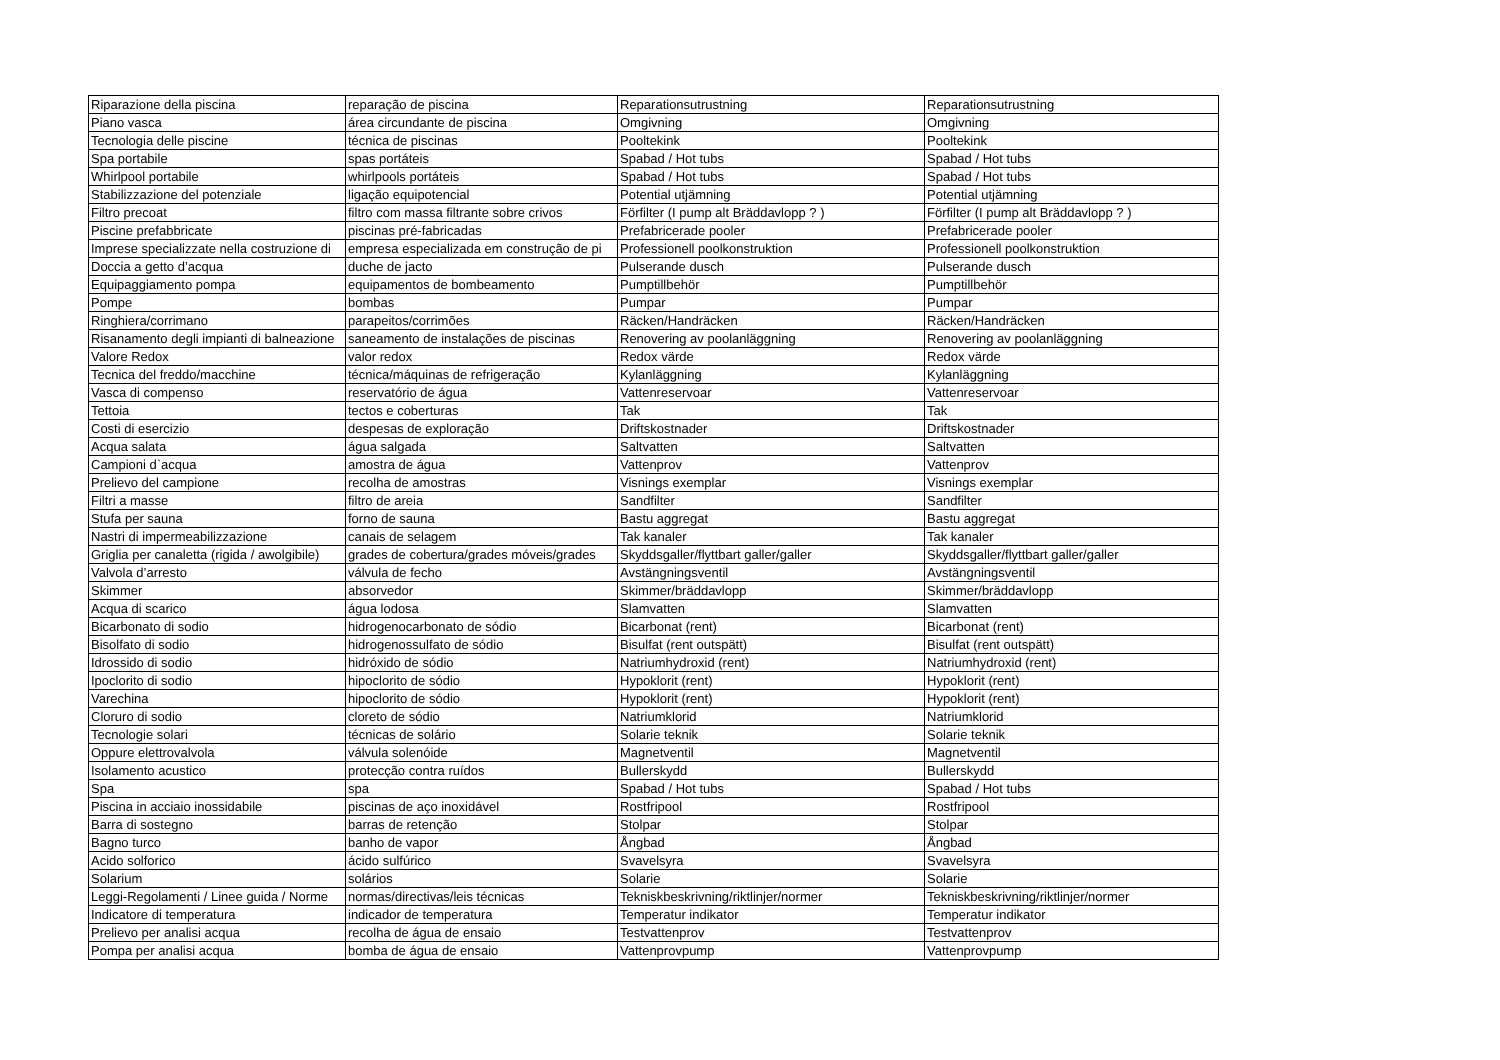| Riparazione della piscina | reparação de piscina | Reparationsutrustning | Reparationsutrustning |
| Piano vasca | área circundante de piscina | Omgivning | Omgivning |
| Tecnologia delle piscine | técnica de piscinas | Pooltekink | Pooltekink |
| Spa portabile | spas portáteis | Spabad / Hot tubs | Spabad / Hot tubs |
| Whirlpool portabile | whirlpools portáteis | Spabad / Hot tubs | Spabad / Hot tubs |
| Stabilizzazione del potenziale | ligação equipotencial | Potential utjämning | Potential utjämning |
| Filtro precoat | filtro com massa filtrante sobre crivos | Förfilter (I pump alt Bräddavlopp ? ) | Förfilter (I pump alt Bräddavlopp ? ) |
| Piscine prefabbricate | piscinas pré-fabricadas | Prefabricerade pooler | Prefabricerade pooler |
| Imprese specializzate nella costruzione di | empresa especializada em construção de pi | Professionell poolkonstruktion | Professionell poolkonstruktion |
| Doccia a getto d’acqua | duche de jacto | Pulserande dusch | Pulserande dusch |
| Equipaggiamento pompa | equipamentos de bombeamento | Pumptillbehör | Pumptillbehör |
| Pompe | bombas | Pumpar | Pumpar |
| Ringhiera/corrimano | parapeitos/corrimões | Räcken/Handräcken | Räcken/Handräcken |
| Risanamento degli impianti di balneazione | saneamento de instalações de piscinas | Renovering av poolanläggning | Renovering av poolanläggning |
| Valore Redox | valor redox | Redox värde | Redox värde |
| Tecnica del freddo/macchine | técnica/máquinas de refrigeração | Kylanläggning | Kylanläggning |
| Vasca di compenso | reservatório de água | Vattenreservoar | Vattenreservoar |
| Tettoia | tectos e coberturas | Tak | Tak |
| Costi di esercizio | despesas de exploração | Driftskostnader | Driftskostnader |
| Acqua salata | água salgada | Saltvatten | Saltvatten |
| Campioni d`acqua | amostra de água | Vattenprov | Vattenprov |
| Prelievo del campione | recolha de amostras | Visnings exemplar | Visnings exemplar |
| Filtri a masse | filtro de areia | Sandfilter | Sandfilter |
| Stufa per sauna | forno de sauna | Bastu aggregat | Bastu aggregat |
| Nastri di impermeabilizzazione | canais de selagem | Tak kanaler | Tak kanaler |
| Griglia per canaletta (rigida / awolgibile) | grades de cobertura/grades móveis/grades | Skyddsgaller/flyttbart galler/galler | Skyddsgaller/flyttbart galler/galler |
| Valvola d’arresto | válvula de fecho | Avstängningsventil | Avstängningsventil |
| Skimmer | absorvedor | Skimmer/bräddavlopp | Skimmer/bräddavlopp |
| Acqua di scarico | água lodosa | Slamvatten | Slamvatten |
| Bicarbonato di sodio | hidrogenocarbonato de sódio | Bicarbonat (rent) | Bicarbonat (rent) |
| Bisolfato di sodio | hidrogenossulfato de sódio | Bisulfat (rent outspätt) | Bisulfat (rent outspätt) |
| Idrossido di sodio | hidróxido de sódio | Natriumhydroxid (rent) | Natriumhydroxid (rent) |
| Ipoclorito di sodio | hipoclorito de sódio | Hypoklorit (rent) | Hypoklorit (rent) |
| Varechina | hipoclorito de sódio | Hypoklorit (rent) | Hypoklorit (rent) |
| Cloruro di sodio | cloreto de sódio | Natriumklorid | Natriumklorid |
| Tecnologie solari | técnicas de solário | Solarie teknik | Solarie teknik |
| Oppure elettrovalvola | válvula solenóide | Magnetventil | Magnetventil |
| Isolamento acustico | protecção contra ruídos | Bullerskydd | Bullerskydd |
| Spa | spa | Spabad / Hot tubs | Spabad / Hot tubs |
| Piscina in acciaio inossidabile | piscinas de aço inoxidável | Rostfripool | Rostfripool |
| Barra di sostegno | barras de retenção | Stolpar | Stolpar |
| Bagno turco | banho de vapor | Ångbad | Ångbad |
| Acido solforico | ácido sulfúrico | Svavelsyra | Svavelsyra |
| Solarium | solários | Solarie | Solarie |
| Leggi-Regolamenti / Linee guida / Norme | normas/directivas/leis técnicas | Tekniskbeskrivning/riktlinjer/normer | Tekniskbeskrivning/riktlinjer/normer |
| Indicatore di temperatura | indicador de temperatura | Temperatur indikator | Temperatur indikator |
| Prelievo per analisi acqua | recolha de água de ensaio | Testvattenprov | Testvattenprov |
| Pompa per analisi acqua | bomba de água de ensaio | Vattenprovpump | Vattenprovpump |